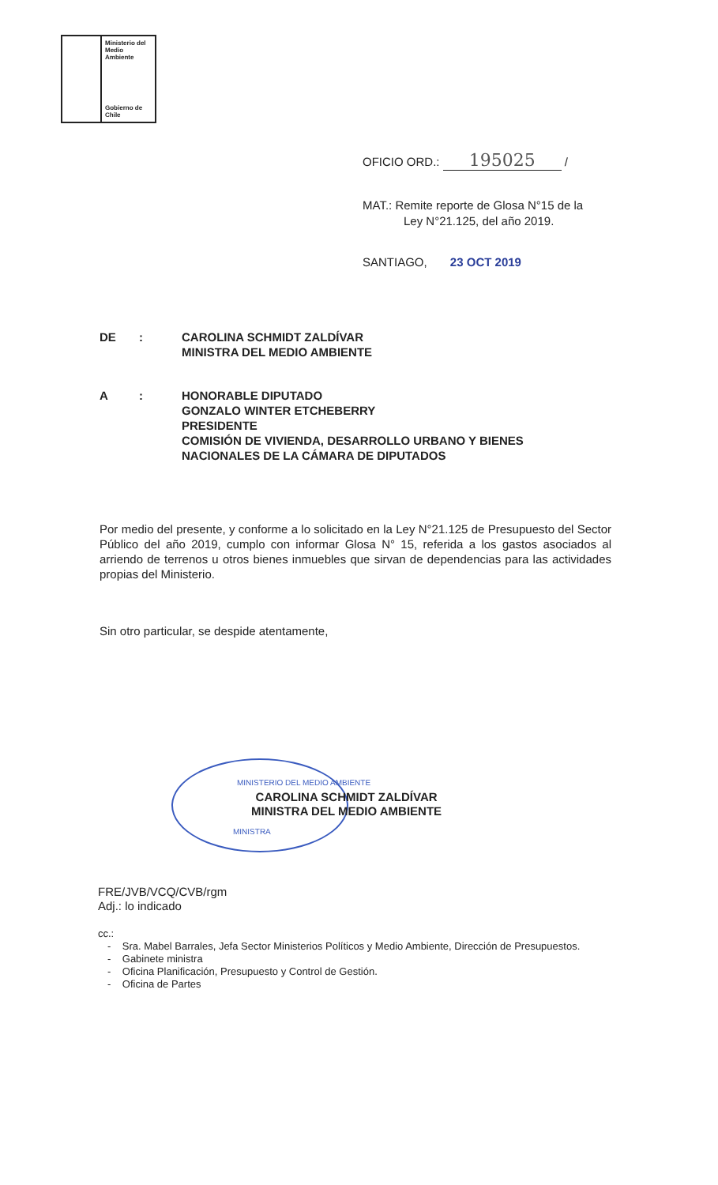Ministerio del
Medio
Ambiente
Gobierno de Chile
OFICIO ORD.: 195025 /
MAT.: Remite reporte de Glosa N°15 de la
Ley N°21.125, del año 2019.
SANTIAGO, 23 OCT 2019
DE : CAROLINA SCHMIDT ZALDÍVAR
MINISTRA DEL MEDIO AMBIENTE
A : HONORABLE DIPUTADO
GONZALO WINTER ETCHEBERRY
PRESIDENTE
COMISIÓN DE VIVIENDA, DESARROLLO URBANO Y BIENES
NACIONALES DE LA CÁMARA DE DIPUTADOS
Por medio del presente, y conforme a lo solicitado en la Ley N°21.125 de Presupuesto del Sector Público del año 2019, cumplo con informar Glosa N° 15, referida a los gastos asociados al arriendo de terrenos u otros bienes inmuebles que sirvan de dependencias para las actividades propias del Ministerio.
Sin otro particular, se despide atentamente,
MINISTERIO DEL MEDIO AMBIENTE
MINISTRA
CAROLINA SCHMIDT ZALDÍVAR
MINISTRA DEL MEDIO AMBIENTE
FRE/JVB/VCQ/CVB/rgm
Adj.: lo indicado
cc.:
- Sra. Mabel Barrales, Jefa Sector Ministerios Políticos y Medio Ambiente, Dirección de Presupuestos.
- Gabinete ministra
- Oficina Planificación, Presupuesto y Control de Gestión.
- Oficina de Partes